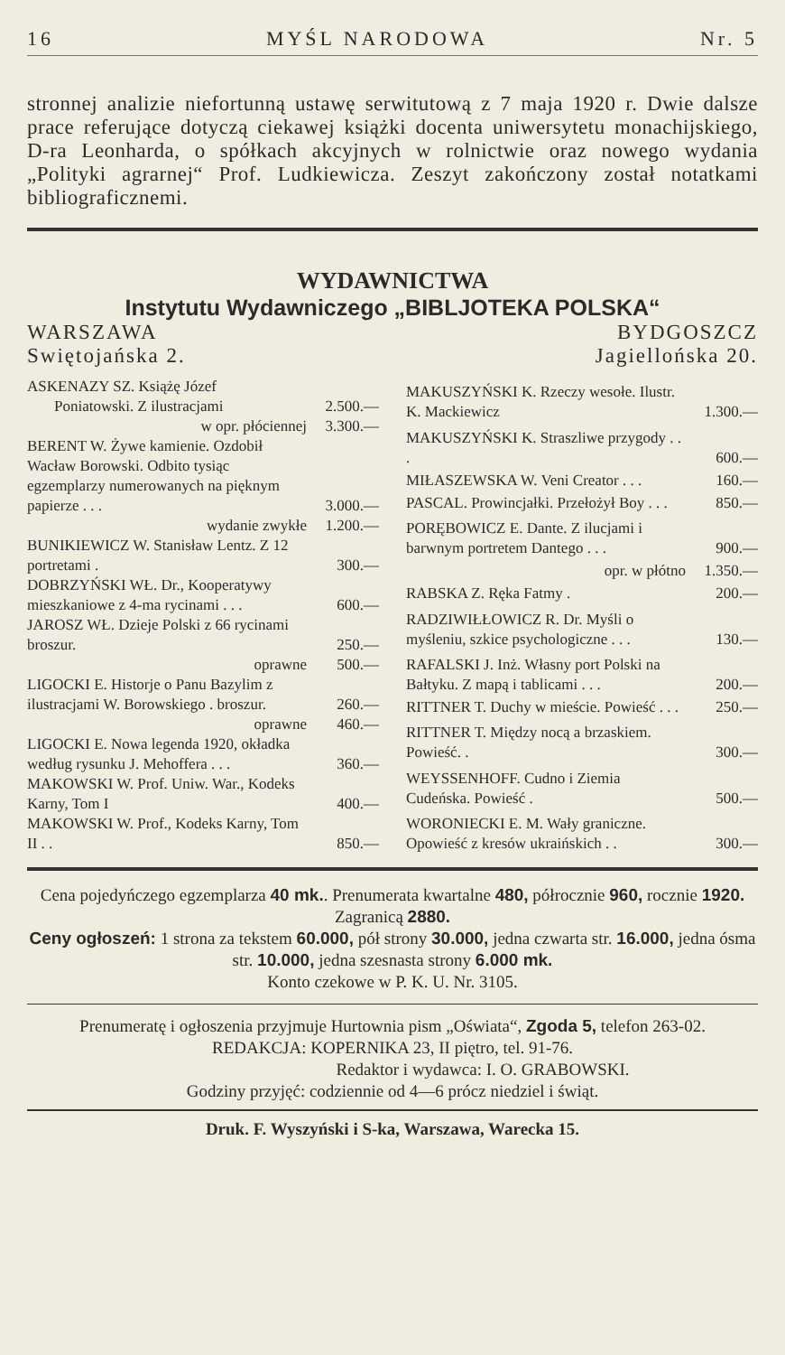16 MYŚL NARODOWA Nr. 5
stronnej analizie niefortunną ustawę serwitutową z 7 maja 1920 r. Dwie dalsze prace referujące dotyczą ciekawej książki docenta uniwersytetu monachijskiego, D-ra Leonharda, o spółkach akcyjnych w rolnictwie oraz nowego wydania „Polityki agrarnej“ Prof. Ludkiewicza. Zeszyt zakończony został notatkami bibliograficznemi.
WYDAWNICTWA
Instytutu Wydawniczego „BIBLJOTEKA POLSKA“
WARSZAWA BYDGOSZCZ
Swiętojańska 2. Jagiellońska 20.
| ASKENAZY SZ. Książę Józef | |
| Poniatowski. Z ilustracjami | 2.500.— |
| w opr. płóciennej | 3.300.— |
| BERENT W. Żywe kamienie. Ozdobił Wacław Borowski. Odbito tysiąc egzemplarzy numerowanych na pięknym papierze . . . | 3.000.— |
| wydanie zwykłe | 1.200.— |
| BUNIKIEWICZ W. Stanisław Lentz. Z 12 portretami . | 300.— |
| DOBRZYŃSKI WŁ. Dr., Kooperatywy mieszkaniowe z 4-ma rycinami . . . | 600.— |
| JAROSZ WŁ. Dzieje Polski z 66 rycinami broszur. | 250.— |
| oprawne | 500.— |
| LIGOCKI E. Historje o Panu Bazylim z ilustracjami W. Borowskiego . broszur. | 260.— |
| oprawne | 460.— |
| LIGOCKI E. Nowa legenda 1920, okładka według rysunku J. Mehoffera . . . | 360.— |
| MAKOWSKI W. Prof. Uniw. War., Kodeks Karny, Tom I | 400.— |
| MAKOWSKI W. Prof., Kodeks Karny, Tom II . . | 850.— |
| MAKUSZYŃSKI K. Rzeczy wesołe. Ilustr. K. Mackiewicz | 1.300.— |
| MAKUSZYŃSKI K. Straszliwe przygody . . . | 600.— |
| MIŁASZEWSKA W. Veni Creator . . . | 160.— |
| PASCAL. Prowincjałki. Przełożył Boy . . . | 850.— |
| PORĘBOWICZ E. Dante. Z ilucjami i barwnym portretem Dantego . . . | 900.— |
| opr. w płótno | 1.350.— |
| RABSKA Z. Ręka Fatmy . | 200.— |
| RADZIWIŁŁOWICZ R. Dr. Myśli o myśleniu, szkice psychologiczne . . . | 130.— |
| RAFALSKI J. Inż. Własny port Polski na Bałtyku. Z mapą i tablicami . . . | 200.— |
| RITTNER T. Duchy w mieście. Powieść . . . | 250.— |
| RITTNER T. Między nocą a brzaskiem. Powieść. . | 300.— |
| WEYSSENHOFF. Cudno i Ziemia Cudeńska. Powieść . | 500.— |
| WORONIECKI E. M. Wały graniczne. Opowieść z kresów ukraińskich . . | 300.— |
Cena pojedyńczego egzemplarza 40 mk.. Prenumerata kwartalne 480, półrocznie 960, rocznie 1920. Zagranicą 2880.
Ceny ogłoszeń: 1 strona za tekstem 60.000, pół strony 30.000, jedna czwarta str. 16.000, jedna ósma str. 10.000, jedna szesnasta strony 6.000 mk.
Konto czekowe w P. K. U. Nr. 3105.
Prenumeratę i ogłoszenia przyjmuje Hurtownia pism „Oświata“, Zgoda 5, telefon 263-02.
REDAKCJA: KOPERNIKA 23, II piętro, tel. 91-76.
Redaktor i wydawca: I. O. GRABOWSKI.
Godziny przyjęć: codziennie od 4—6 prócz niedziel i świąt.
Druk. F. Wyszyński i S-ka, Warszawa, Warecka 15.